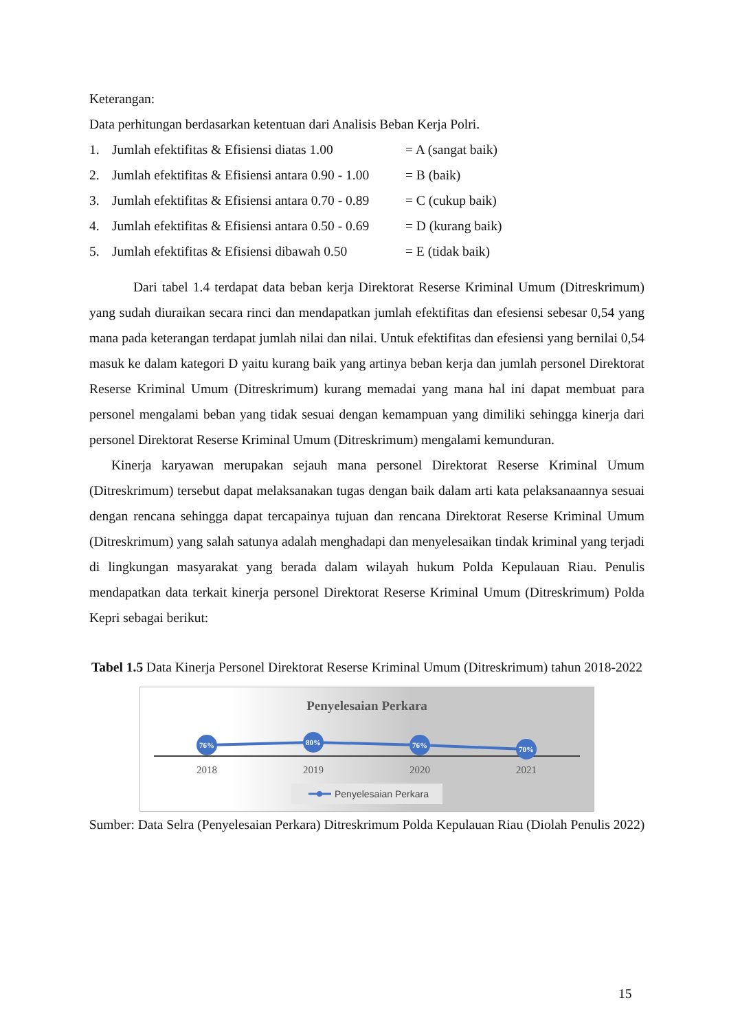Keterangan:
Data perhitungan berdasarkan ketentuan dari Analisis Beban Kerja Polri.
1. Jumlah efektifitas & Efisiensi diatas 1.00 = A (sangat baik)
2. Jumlah efektifitas & Efisiensi antara 0.90 - 1.00 = B (baik)
3. Jumlah efektifitas & Efisiensi antara 0.70 - 0.89 = C (cukup baik)
4. Jumlah efektifitas & Efisiensi antara 0.50 - 0.69 = D (kurang baik)
5. Jumlah efektifitas & Efisiensi dibawah 0.50 = E (tidak baik)
Dari tabel 1.4 terdapat data beban kerja Direktorat Reserse Kriminal Umum (Ditreskrimum) yang sudah diuraikan secara rinci dan mendapatkan jumlah efektifitas dan efesiensi sebesar 0,54 yang mana pada keterangan terdapat jumlah nilai dan nilai. Untuk efektifitas dan efesiensi yang bernilai 0,54 masuk ke dalam kategori D yaitu kurang baik yang artinya beban kerja dan jumlah personel Direktorat Reserse Kriminal Umum (Ditreskrimum) kurang memadai yang mana hal ini dapat membuat para personel mengalami beban yang tidak sesuai dengan kemampuan yang dimiliki sehingga kinerja dari personel Direktorat Reserse Kriminal Umum (Ditreskrimum) mengalami kemunduran.
Kinerja karyawan merupakan sejauh mana personel Direktorat Reserse Kriminal Umum (Ditreskrimum) tersebut dapat melaksanakan tugas dengan baik dalam arti kata pelaksanaannya sesuai dengan rencana sehingga dapat tercapainya tujuan dan rencana Direktorat Reserse Kriminal Umum (Ditreskrimum) yang salah satunya adalah menghadapi dan menyelesaikan tindak kriminal yang terjadi di lingkungan masyarakat yang berada dalam wilayah hukum Polda Kepulauan Riau. Penulis mendapatkan data terkait kinerja personel Direktorat Reserse Kriminal Umum (Ditreskrimum) Polda Kepri sebagai berikut:
Tabel 1.5 Data Kinerja Personel Direktorat Reserse Kriminal Umum (Ditreskrimum) tahun 2018-2022
Penyelesaian Perkara
76%
80%
76%
70%
2018
2019
2020
2021
Penyelesaian Perkara
Sumber: Data Selra (Penyelesaian Perkara) Ditreskrimum Polda Kepulauan Riau (Diolah Penulis 2022)
15